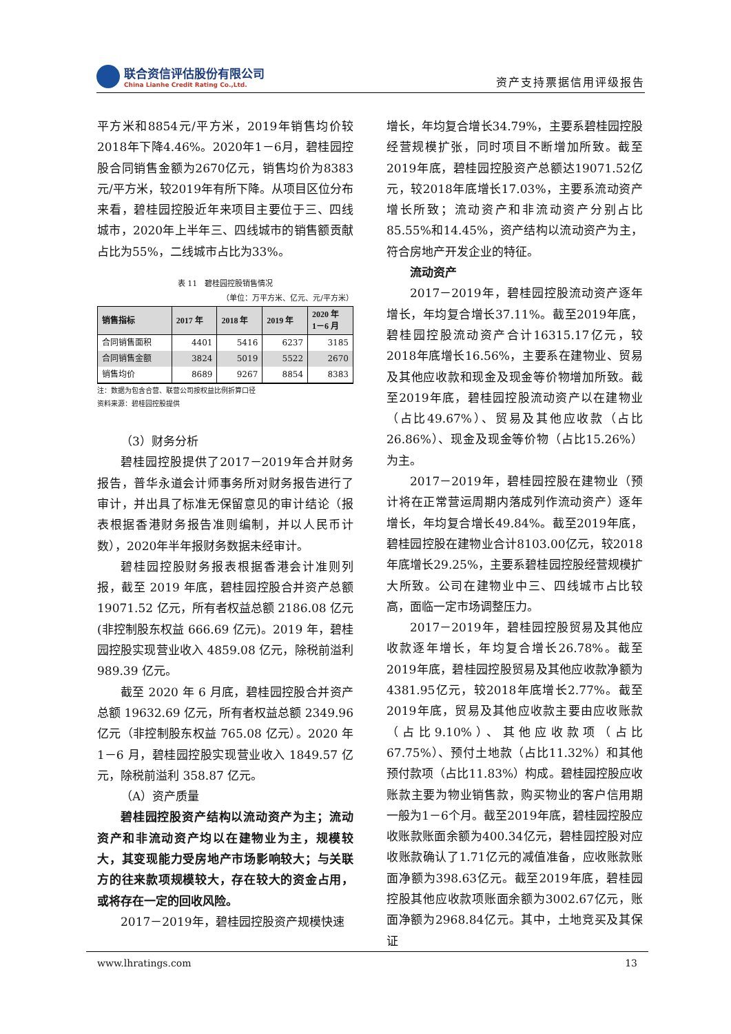联合资信评估股份有限公司
China Lianhe Credit Rating Co.,Ltd.
资产支持票据信用评级报告
平方米和8854元/平方米，2019年销售均价较2018年下降4.46%。2020年1－6月，碧桂园控股合同销售金额为2670亿元，销售均价为8383元/平方米，较2019年有所下降。从项目区位分布来看，碧桂园控股近年来项目主要位于三、四线城市，2020年上半年三、四线城市的销售额贡献占比为55%，二线城市占比为33%。
表 11　碧桂园控股销售情况
（单位：万平方米、亿元、元/平方米）
| 销售指标 | 2017 年 | 2018 年 | 2019 年 | 2020 年 1－6 月 |
| --- | --- | --- | --- | --- |
| 合同销售面积 | 4401 | 5416 | 6237 | 3185 |
| 合同销售金额 | 3824 | 5019 | 5522 | 2670 |
| 销售均价 | 8689 | 9267 | 8854 | 8383 |
注：数据为包含合营、联营公司按权益比例折算口径
资料来源：碧桂园控股提供
（3）财务分析
碧桂园控股提供了2017－2019年合并财务报告，普华永道会计师事务所对财务报告进行了审计，并出具了标准无保留意见的审计结论（报表根据香港财务报告准则编制，并以人民币计数），2020年半年报财务数据未经审计。
碧桂园控股财务报表根据香港会计准则列报，截至 2019 年底，碧桂园控股合并资产总额 19071.52 亿元，所有者权益总额 2186.08 亿元(非控制股东权益 666.69 亿元)。2019 年，碧桂园控股实现营业收入 4859.08 亿元，除税前溢利 989.39 亿元。
截至 2020 年 6 月底，碧桂园控股合并资产总额 19632.69 亿元，所有者权益总额 2349.96 亿元（非控制股东权益 765.08 亿元）。2020 年 1－6 月，碧桂园控股实现营业收入 1849.57 亿元，除税前溢利 358.87 亿元。
（A）资产质量
碧桂园控股资产结构以流动资产为主；流动资产和非流动资产均以在建物业为主，规模较大，其变现能力受房地产市场影响较大；与关联方的往来款项规模较大，存在较大的资金占用，或将存在一定的回收风险。
2017－2019年，碧桂园控股资产规模快速
增长，年均复合增长34.79%，主要系碧桂园控股经营规模扩张，同时项目不断增加所致。截至2019年底，碧桂园控股资产总额达19071.52亿元，较2018年底增长17.03%，主要系流动资产增长所致；流动资产和非流动资产分别占比85.55%和14.45%，资产结构以流动资产为主，符合房地产开发企业的特征。
流动资产
2017－2019年，碧桂园控股流动资产逐年增长，年均复合增长37.11%。截至2019年底，碧桂园控股流动资产合计16315.17亿元，较2018年底增长16.56%，主要系在建物业、贸易及其他应收款和现金及现金等价物增加所致。截至2019年底，碧桂园控股流动资产以在建物业（占比49.67%）、贸易及其他应收款（占比26.86%）、现金及现金等价物（占比15.26%）为主。
2017－2019年，碧桂园控股在建物业（预计将在正常营运周期内落成列作流动资产）逐年增长，年均复合增长49.84%。截至2019年底，碧桂园控股在建物业合计8103.00亿元，较2018年底增长29.25%，主要系碧桂园控股经营规模扩大所致。公司在建物业中三、四线城市占比较高，面临一定市场调整压力。
2017－2019年，碧桂园控股贸易及其他应收款逐年增长，年均复合增长26.78%。截至2019年底，碧桂园控股贸易及其他应收款净额为4381.95亿元，较2018年底增长2.77%。截至2019年底，贸易及其他应收款主要由应收账款（占比9.10%）、其他应收款项（占比67.75%）、预付土地款（占比11.32%）和其他预付款项（占比11.83%）构成。碧桂园控股应收账款主要为物业销售款，购买物业的客户信用期一般为1－6个月。截至2019年底，碧桂园控股应收账款账面余额为400.34亿元，碧桂园控股对应收账款确认了1.71亿元的减值准备，应收账款账面净额为398.63亿元。截至2019年底，碧桂园控股其他应收款项账面余额为3002.67亿元，账面净额为2968.84亿元。其中，土地竞买及其保证
www.lhratings.com 13